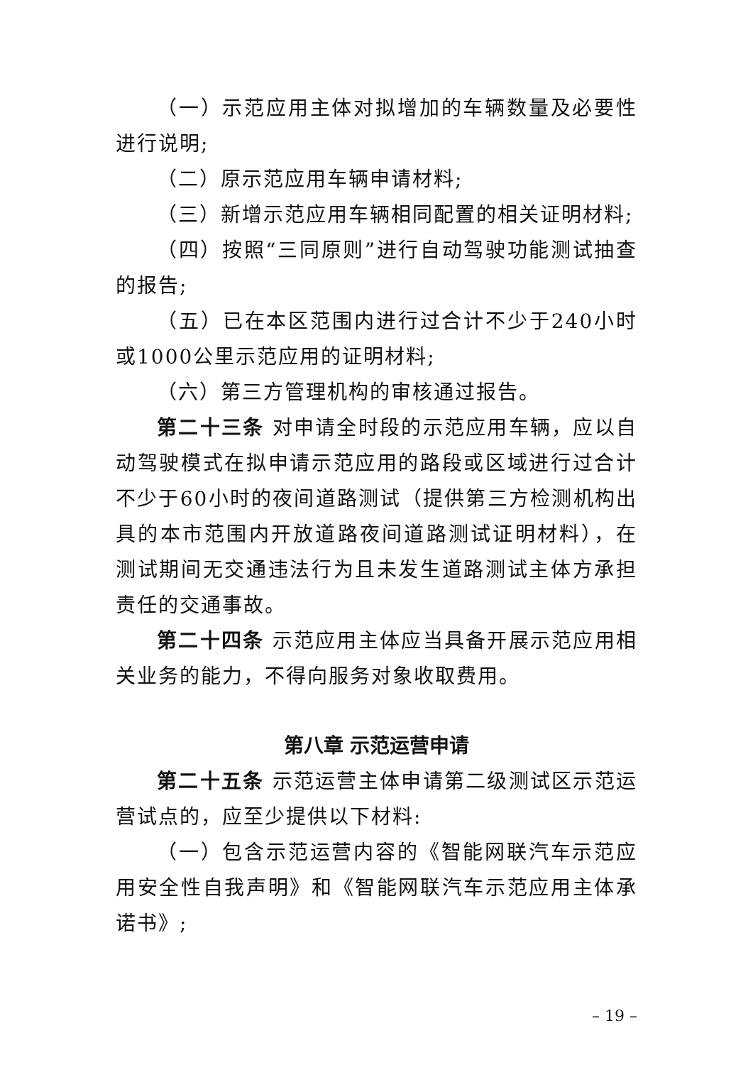（一）示范应用主体对拟增加的车辆数量及必要性进行说明;
（二）原示范应用车辆申请材料;
（三）新增示范应用车辆相同配置的相关证明材料;
（四）按照“三同原则”进行自动驾驶功能测试抽查的报告;
（五）已在本区范围内进行过合计不少于240小时或1000公里示范应用的证明材料;
（六）第三方管理机构的审核通过报告。
第二十三条 对申请全时段的示范应用车辆，应以自动驾驶模式在拟申请示范应用的路段或区域进行过合计不少于60小时的夜间道路测试（提供第三方检测机构出具的本市范围内开放道路夜间道路测试证明材料），在测试期间无交通违法行为且未发生道路测试主体方承担责任的交通事故。
第二十四条 示范应用主体应当具备开展示范应用相关业务的能力，不得向服务对象收取费用。
第八章 示范运营申请
第二十五条 示范运营主体申请第二级测试区示范运营试点的，应至少提供以下材料:
（一）包含示范运营内容的《智能网联汽车示范应用安全性自我声明》和《智能网联汽车示范应用主体承诺书》;
– 19 –